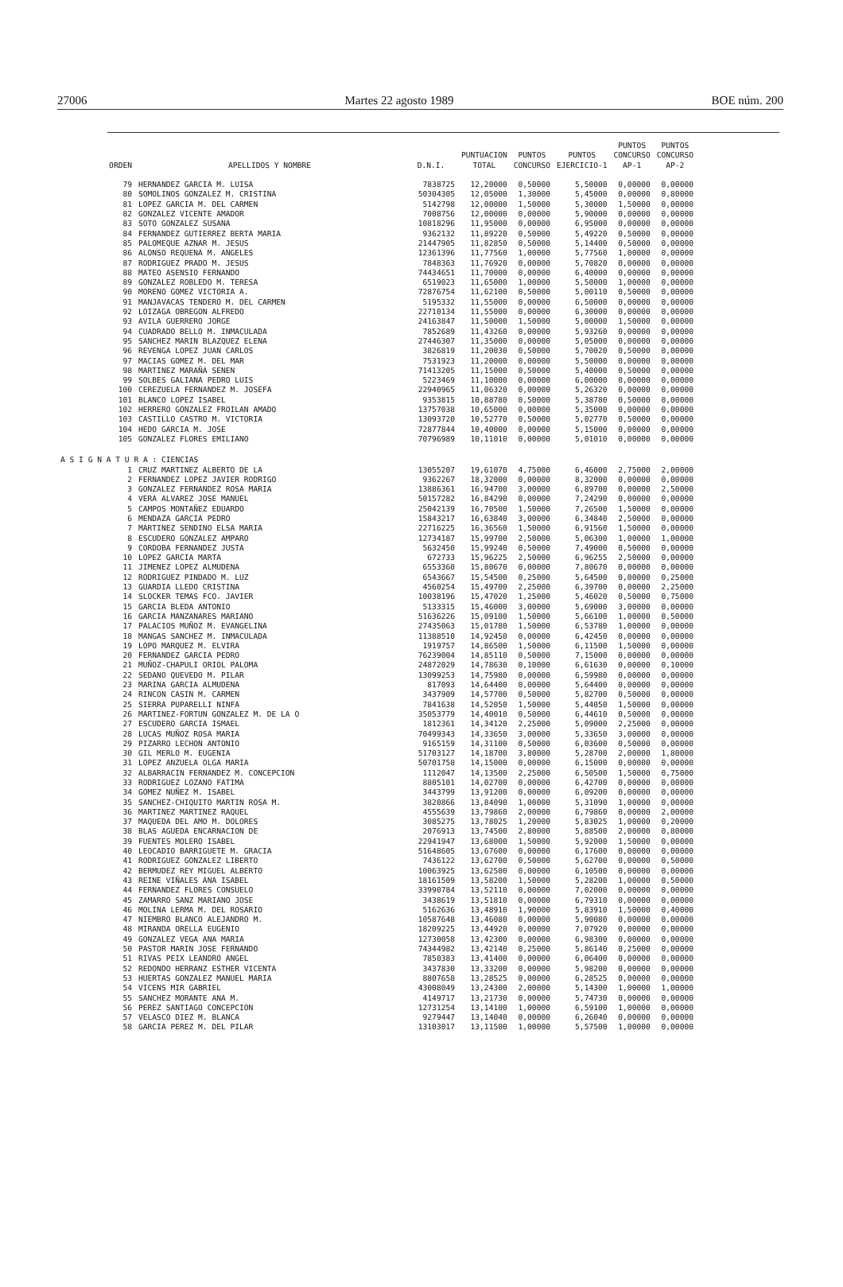27006 Martes 22 agosto 1989 BOE núm. 200
| ORDEN | APELLIDOS Y NOMBRE | D.N.I. | PUNTUACION TOTAL | PUNTOS CONCURSO | PUNTOS EJERCICIO-1 | PUNTOS CONCURSO AP-1 | PUNTOS CONCURSO AP-2 |
| --- | --- | --- | --- | --- | --- | --- | --- |
| 79 | HERNANDEZ GARCIA M. LUISA | 7838725 | 12,20000 | 0,50000 | 5,50000 | 0,00000 | 0,00000 |
| 80 | SOMOLINOS GONZALEZ M. CRISTINA | 50304305 | 12,05000 | 1,30000 | 5,45000 | 0,00000 | 0,80000 |
| 81 | LOPEZ GARCIA M. DEL CARMEN | 5142798 | 12,00000 | 1,50000 | 5,30000 | 1,50000 | 0,00000 |
| 82 | GONZALEZ VICENTE AMADOR | 7008756 | 12,00000 | 0,00000 | 5,90000 | 0,00000 | 0,00000 |
| 83 | SOTO GONZALEZ SUSANA | 10818296 | 11,95000 | 0,00000 | 6,95000 | 0,00000 | 0,00000 |
| 84 | FERNANDEZ GUTIERREZ BERTA MARIA | 9362132 | 11,89220 | 0,50000 | 5,49220 | 0,50000 | 0,00000 |
| 85 | PALOMEQUE AZNAR M. JESUS | 21447905 | 11,82850 | 0,50000 | 5,14400 | 0,50000 | 0,00000 |
| 86 | ALONSO REQUENA M. ANGELES | 12361396 | 11,77560 | 1,00000 | 5,77560 | 1,00000 | 0,00000 |
| 87 | RODRIGUEZ PRADO M. JESUS | 7848363 | 11,76920 | 0,00000 | 5,70820 | 0,00000 | 0,00000 |
| 88 | MATEO ASENSIO FERNANDO | 74434651 | 11,70000 | 0,00000 | 6,40000 | 0,00000 | 0,00000 |
| 89 | GONZALEZ ROBLEDO M. TERESA | 6519023 | 11,65000 | 1,00000 | 5,50000 | 1,00000 | 0,00000 |
| 90 | MORENO GOMEZ VICTORIA A. | 72876754 | 11,62100 | 0,50000 | 5,00110 | 0,50000 | 0,00000 |
| 91 | MANJAVACAS TENDERO M. DEL CARMEN | 5195332 | 11,55000 | 0,00000 | 6,50000 | 0,00000 | 0,00000 |
| 92 | LOIZAGA OBREGON ALFREDO | 22710134 | 11,55000 | 0,00000 | 6,30000 | 0,00000 | 0,00000 |
| 93 | AVILA GUERRERO JORGE | 24163847 | 11,50000 | 1,50000 | 5,00000 | 1,50000 | 0,00000 |
| 94 | CUADRADO BELLO M. INMACULADA | 7852689 | 11,43260 | 0,00000 | 5,93260 | 0,00000 | 0,00000 |
| 95 | SANCHEZ MARIN BLAZQUEZ ELENA | 27446307 | 11,35000 | 0,00000 | 5,05000 | 0,00000 | 0,00000 |
| 96 | REVENGA LOPEZ JUAN CARLOS | 3826819 | 11,20030 | 0,50000 | 5,70020 | 0,50000 | 0,00000 |
| 97 | MACIAS GOMEZ M. DEL MAR | 7531923 | 11,20000 | 0,00000 | 5,50000 | 0,00000 | 0,00000 |
| 98 | MARTINEZ MARAÑA SENEN | 71413205 | 11,15000 | 0,50000 | 5,40000 | 0,50000 | 0,00000 |
| 99 | SOLBES GALIANA PEDRO LUIS | 5223469 | 11,10000 | 0,00000 | 6,00000 | 0,00000 | 0,00000 |
| 100 | CEREZUELA FERNANDEZ M. JOSEFA | 22940965 | 11,06320 | 0,00000 | 5,26320 | 0,00000 | 0,00000 |
| 101 | BLANCO LOPEZ ISABEL | 9353815 | 10,88780 | 0,50000 | 5,38780 | 0,50000 | 0,00000 |
| 102 | HERRERO GONZALEZ FROILAN AMADO | 13757038 | 10,65000 | 0,00000 | 5,35000 | 0,00000 | 0,00000 |
| 103 | CASTILLO CASTRO M. VICTORIA | 13093720 | 10,52770 | 0,50000 | 5,02770 | 0,50000 | 0,00000 |
| 104 | HEDO GARCIA M. JOSE | 72877844 | 10,40000 | 0,00000 | 5,15000 | 0,00000 | 0,00000 |
| 105 | GONZALEZ FLORES EMILIANO | 70796989 | 10,11010 | 0,00000 | 5,01010 | 0,00000 | 0,00000 |
| A S I G N A T U R A : CIENCIAS | | | | | | | |
| 1 | CRUZ MARTINEZ ALBERTO DE LA | 13055207 | 19,61070 | 4,75000 | 6,46000 | 2,75000 | 2,00000 |
| 2 | FERNANDEZ LOPEZ JAVIER RODRIGO | 9362267 | 18,32000 | 0,00000 | 8,32000 | 0,00000 | 0,00000 |
| 3 | GONZALEZ FERNANDEZ ROSA MARIA | 13886361 | 16,94700 | 3,00000 | 6,89700 | 0,00000 | 2,50000 |
| 4 | VERA ALVAREZ JOSE MANUEL | 50157282 | 16,84290 | 0,00000 | 7,24290 | 0,00000 | 0,00000 |
| 5 | CAMPOS MONTAÑEZ EDUARDO | 25042139 | 16,70500 | 1,50000 | 7,26500 | 1,50000 | 0,00000 |
| 6 | MENDAZA GARCIA PEDRO | 15843217 | 16,63840 | 3,00000 | 6,34840 | 2,50000 | 0,00000 |
| 7 | MARTINEZ SENDINO ELSA MARIA | 22716225 | 16,36560 | 1,50000 | 6,91560 | 1,50000 | 0,00000 |
| 8 | ESCUDERO GONZALEZ AMPARO | 12734187 | 15,99700 | 2,50000 | 5,06300 | 1,00000 | 1,00000 |
| 9 | CORDOBA FERNANDEZ JUSTA | 5632450 | 15,99240 | 0,50000 | 7,49000 | 0,50000 | 0,00000 |
| 10 | LOPEZ GARCIA MARTA | 672733 | 15,96225 | 2,50000 | 6,96255 | 2,50000 | 0,00000 |
| 11 | JIMENEZ LOPEZ ALMUDENA | 6553360 | 15,80670 | 0,00000 | 7,80670 | 0,00000 | 0,00000 |
| 12 | RODRIGUEZ PINDADO M. LUZ | 6543667 | 15,54500 | 0,25000 | 5,64500 | 0,00000 | 0,25000 |
| 13 | GUARDIA LLEDO CRISTINA | 4560254 | 15,49700 | 2,25000 | 6,39700 | 0,00000 | 2,25000 |
| 14 | SLOCKER TEMAS FCO. JAVIER | 10038196 | 15,47020 | 1,25000 | 5,46020 | 0,50000 | 0,75000 |
| 15 | GARCIA BLEDA ANTONIO | 5133315 | 15,46000 | 3,00000 | 5,69000 | 3,00000 | 0,00000 |
| 16 | GARCIA MANZANARES MARIANO | 51636226 | 15,09100 | 1,50000 | 5,66100 | 1,00000 | 0,50000 |
| 17 | PALACIOS MUÑOZ M. EVANGELINA | 27435063 | 15,01780 | 1,50000 | 6,53780 | 1,00000 | 0,00000 |
| 18 | MANGAS SANCHEZ M. INMACULADA | 11388510 | 14,92450 | 0,00000 | 6,42450 | 0,00000 | 0,00000 |
| 19 | LOPO MARQUEZ M. ELVIRA | 1919757 | 14,86500 | 1,50000 | 6,11500 | 1,50000 | 0,00000 |
| 20 | FERNANDEZ GARCIA PEDRO | 76239004 | 14,85110 | 0,50000 | 7,15000 | 0,00000 | 0,00000 |
| 21 | MUÑOZ-CHAPULI ORIOL PALOMA | 24872029 | 14,78630 | 0,10000 | 6,61630 | 0,00000 | 0,10000 |
| 22 | SEDANO QUEVEDO M. PILAR | 13099253 | 14,75980 | 0,00000 | 6,59980 | 0,00000 | 0,00000 |
| 23 | MARINA GARCIA ALMUDENA | 817093 | 14,64400 | 0,00000 | 5,64400 | 0,00000 | 0,00000 |
| 24 | RINCON CASIN M. CARMEN | 3437909 | 14,57700 | 0,50000 | 5,82700 | 0,50000 | 0,00000 |
| 25 | SIERRA PUPARELLI NINFA | 7841638 | 14,52050 | 1,50000 | 5,44050 | 1,50000 | 0,00000 |
| 26 | MARTINEZ-FORTUN GONZALEZ M. DE LA O | 35053779 | 14,40010 | 0,50000 | 6,44610 | 0,50000 | 0,00000 |
| 27 | ESCUDERO GARCIA ISMAEL | 1812361 | 14,34120 | 2,25000 | 5,09000 | 2,25000 | 0,00000 |
| 28 | LUCAS MUÑOZ ROSA MARIA | 70499343 | 14,33650 | 3,00000 | 5,33650 | 3,00000 | 0,00000 |
| 29 | PIZARRO LECHON ANTONIO | 9165159 | 14,31100 | 0,50000 | 6,03600 | 0,50000 | 0,00000 |
| 30 | GIL MERLO M. EUGENIA | 51703127 | 14,18700 | 3,80000 | 5,28700 | 2,00000 | 1,80000 |
| 31 | LOPEZ ANZUELA OLGA MARIA | 50701758 | 14,15000 | 0,00000 | 6,15000 | 0,00000 | 0,00000 |
| 32 | ALBARRACIN FERNANDEZ M. CONCEPCION | 1112047 | 14,13500 | 2,25000 | 6,50500 | 1,50000 | 0,75000 |
| 33 | RODRIGUEZ LOZANO FATIMA | 8805101 | 14,02700 | 0,00000 | 6,42700 | 0,00000 | 0,00000 |
| 34 | GOMEZ NUÑEZ M. ISABEL | 3443799 | 13,91200 | 0,00000 | 6,09200 | 0,00000 | 0,00000 |
| 35 | SANCHEZ-CHIQUITO MARTIN ROSA M. | 3820866 | 13,84090 | 1,00000 | 5,31090 | 1,00000 | 0,00000 |
| 36 | MARTINEZ MARTINEZ RAQUEL | 4555639 | 13,79860 | 2,00000 | 6,79860 | 0,00000 | 2,00000 |
| 37 | MAQUEDA DEL AMO M. DOLORES | 3085275 | 13,78025 | 1,20000 | 5,83025 | 1,00000 | 0,20000 |
| 38 | BLAS AGUEDA ENCARNACION DE | 2076913 | 13,74500 | 2,80000 | 5,88500 | 2,00000 | 0,80000 |
| 39 | FUENTES MOLERO ISABEL | 22941947 | 13,68000 | 1,50000 | 5,92000 | 1,50000 | 0,00000 |
| 40 | LEOCADIO BARRIGUETE M. GRACIA | 51648605 | 13,67600 | 0,00000 | 6,17600 | 0,00000 | 0,00000 |
| 41 | RODRIGUEZ GONZALEZ LIBERTO | 7436122 | 13,62700 | 0,50000 | 5,62700 | 0,00000 | 0,50000 |
| 42 | BERMUDEZ REY MIGUEL ALBERTO | 10063925 | 13,62500 | 0,00000 | 6,10500 | 0,00000 | 0,00000 |
| 43 | REINE VIÑALES ANA ISABEL | 18161509 | 13,58200 | 1,50000 | 5,28200 | 1,00000 | 0,50000 |
| 44 | FERNANDEZ FLORES CONSUELO | 33990784 | 13,52110 | 0,00000 | 7,02000 | 0,00000 | 0,00000 |
| 45 | ZAMARRO SANZ MARIANO JOSE | 3438619 | 13,51810 | 0,00000 | 6,79310 | 0,00000 | 0,00000 |
| 46 | MOLINA LERMA M. DEL ROSARIO | 5162636 | 13,48910 | 1,90000 | 5,83910 | 1,50000 | 0,40000 |
| 47 | NIEMBRO BLANCO ALEJANDRO M. | 10587648 | 13,46080 | 0,00000 | 5,90080 | 0,00000 | 0,00000 |
| 48 | MIRANDA ORELLA EUGENIO | 18209225 | 13,44920 | 0,00000 | 7,07920 | 0,00000 | 0,00000 |
| 49 | GONZALEZ VEGA ANA MARIA | 12730058 | 13,42300 | 0,00000 | 6,98300 | 0,00000 | 0,00000 |
| 50 | PASTOR MARIN JOSE FERNANDO | 74344982 | 13,42140 | 0,25000 | 5,86140 | 0,25000 | 0,00000 |
| 51 | RIVAS PEIX LEANDRO ANGEL | 7850383 | 13,41400 | 0,00000 | 6,06400 | 0,00000 | 0,00000 |
| 52 | REDONDO HERRANZ ESTHER VICENTA | 3437830 | 13,33200 | 0,00000 | 5,98200 | 0,00000 | 0,00000 |
| 53 | HUERTAS GONZALEZ MANUEL MARIA | 8807658 | 13,28525 | 0,00000 | 6,28525 | 0,00000 | 0,00000 |
| 54 | VICENS MIR GABRIEL | 43008049 | 13,24300 | 2,00000 | 5,14300 | 1,00000 | 1,00000 |
| 55 | SANCHEZ MORANTE ANA M. | 4149717 | 13,21730 | 0,00000 | 5,74730 | 0,00000 | 0,00000 |
| 56 | PEREZ SANTIAGO CONCEPCION | 12731254 | 13,14100 | 1,00000 | 6,59100 | 1,00000 | 0,00000 |
| 57 | VELASCO DIEZ M. BLANCA | 9279447 | 13,14040 | 0,00000 | 6,26040 | 0,00000 | 0,00000 |
| 58 | GARCIA PEREZ M. DEL PILAR | 13103017 | 13,11500 | 1,00000 | 5,57500 | 1,00000 | 0,00000 |